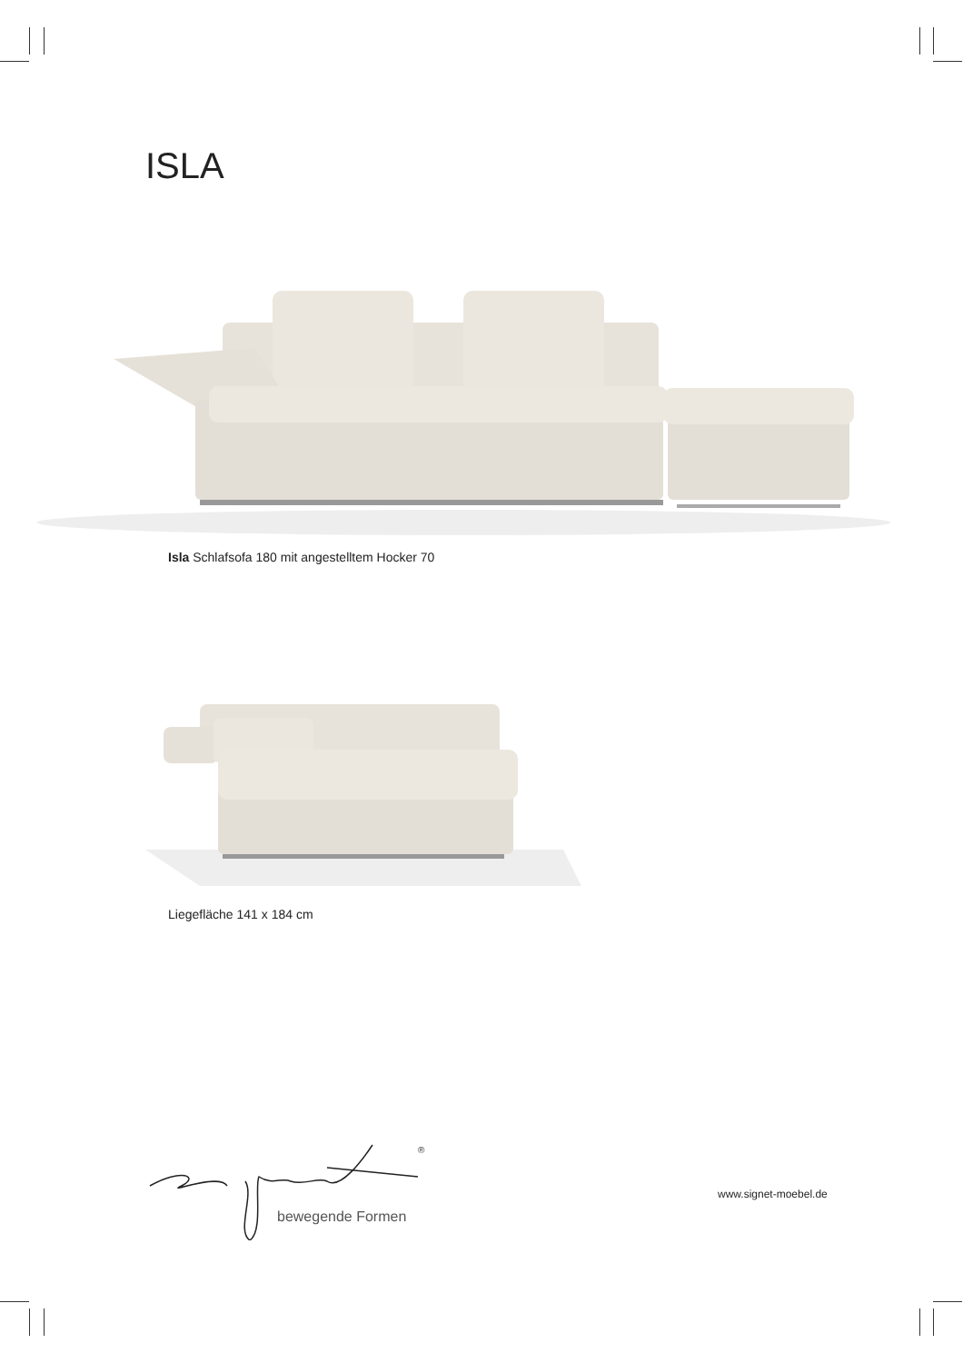ISLA
Isla Schlafsofa 180 mit angestelltem Hocker 70
Liegefläche 141 x 184 cm
®
bewegende Formen
www.signet-moebel.de